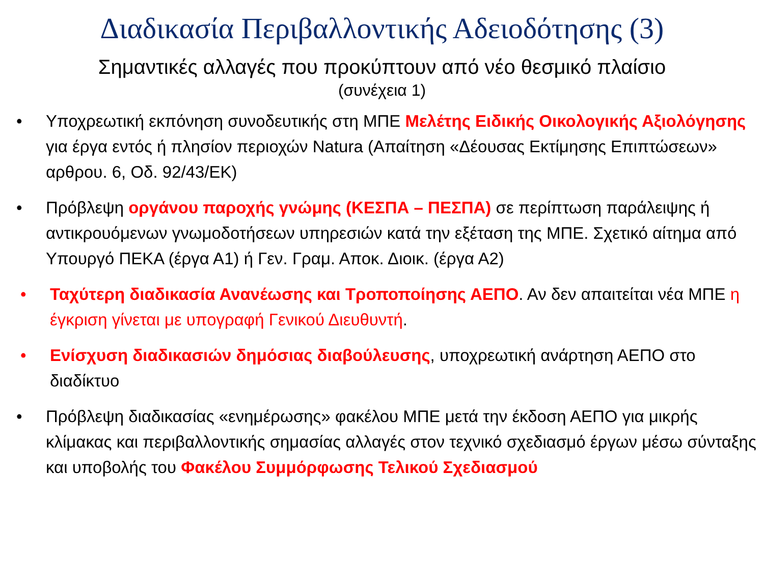Διαδικασία Περιβαλλοντικής Αδειοδότησης (3)
Σημαντικές αλλαγές που προκύπτουν από νέο θεσμικό πλαίσιο
(συνέχεια 1)
• Υποχρεωτική εκπόνηση συνοδευτικής στη ΜΠΕ Μελέτης Ειδικής Οικολογικής Αξιολόγησης για έργα εντός ή πλησίον περιοχών Natura (Απαίτηση «Δέουσας Εκτίμησης Επιπτώσεων» αρθρου. 6, Οδ. 92/43/ΕΚ)
• Πρόβλεψη οργάνου παροχής γνώμης (ΚΕΣΠΑ – ΠΕΣΠΑ) σε περίπτωση παράλειψης ή αντικρουόμενων γνωμοδοτήσεων υπηρεσιών κατά την εξέταση της ΜΠΕ. Σχετικό αίτημα από Υπουργό ΠΕΚΑ (έργα Α1) ή Γεν. Γραμ. Αποκ. Διοικ. (έργα Α2)
• Ταχύτερη διαδικασία Ανανέωσης και Τροποποίησης ΑΕΠΟ. Αν δεν απαιτείται νέα ΜΠΕ η έγκριση γίνεται με υπογραφή Γενικού Διευθυντή.
• Ενίσχυση διαδικασιών δημόσιας διαβούλευσης, υποχρεωτική ανάρτηση ΑΕΠΟ στο διαδίκτυο
• Πρόβλεψη διαδικασίας «ενημέρωσης» φακέλου ΜΠΕ μετά την έκδοση ΑΕΠΟ για μικρής κλίμακας και περιβαλλοντικής σημασίας αλλαγές στον τεχνικό σχεδιασμό έργων μέσω σύνταξης και υποβολής του Φακέλου Συμμόρφωσης Τελικού Σχεδιασμού